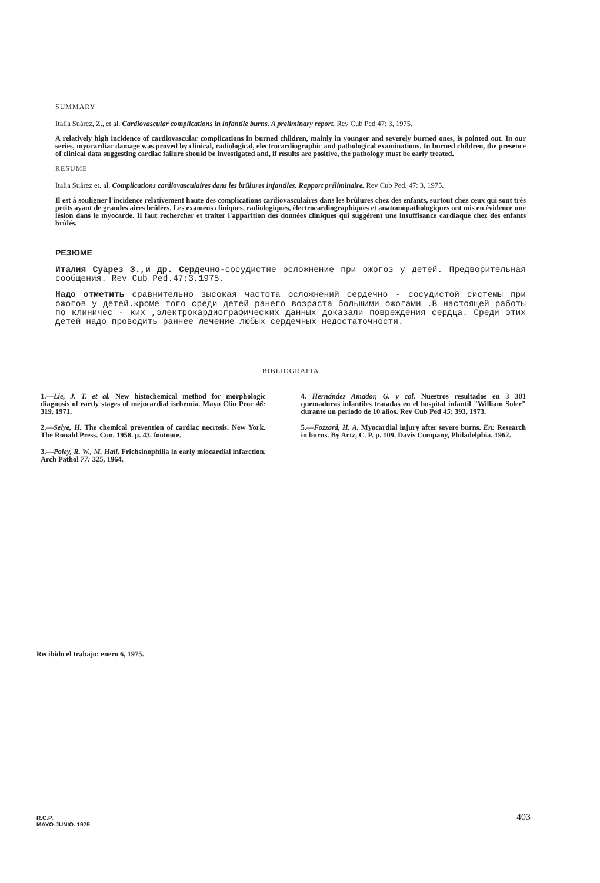SUMMARY
Italia Suárez, Z., et al. Cardiovascular complications in infantile burns. A preliminary report. Rev Cub Ped 47: 3, 1975.
A relatively high incidence of cardiovascular complications in burned children, mainly in younger and severely burned ones, is pointed out. In our series, myocardiac damage was proved by clinical, radiological, electrocardiographic and pathological examinations. In burned children, the presence of clinical data suggesting cardiac failure should be investigated and, if results are positive, the pathology must be early treated.
RESUME
Italia Suárez et. al. Complications cardiovasculaires dans les brûlures infantiles. Rapport préliminaire. Rev Cub Ped. 47: 3, 1975.
Il est à souligner l'incidence relativement haute des complications cardiovasculaires dans les brûlures chez des enfants, surtout chez ceux qui sont très petits ayant de grandes aires brûlées. Les examens cliniques, radiologiques, électrocardiographiques et anatomopathologiques ont mis en évidence une lésion dans le myocarde. Il faut rechercher et traiter l'apparition des données cliniques qui suggèrent une insuffisance cardiaque chez des enfants brûlés.
РЕЗЮМЕ
Италия Суарез З.,и др. Сердечно-сосудистие осложнение при ожогоз у детей. Предворительная сообщения. Rev Cub Ped.47:3,1975.
Надо отметить сравнительно зысокая частота осложнений сердечно - сосудистой системы при ожогов у детей.кроме того среди детей ранего возраста большими ожогами .В настоящей работы по клиничес - ких ,электрокардиографических данных доказали повреждения сердца. Среди этих детей надо проводить раннее лечение любых сердечных недостаточности.
BIBLIOGRAFIA
1.—Lie, J. T. et al. New histochemical method for morphologic diagnosis of eartly stages of mejocardial ischemia. Mayo Clin Proc 46: 319, 1971.
2.—Selye, H. The chemical prevention of cardiac necrosis. New York. The Ronald Press. Con. 1958. p. 43. footnote.
3.—Poley, R. W., M. Hall. Frichsinophilia in early miocardial infarction. Arch Pathol 77: 325, 1964.
4. Hernández Amador, G. y col. Nuestros resultados en 3 301 quemaduras infantiles tratadas en el hospital infantil "William Soler" durante un periodo de 10 años. Rev Cub Ped 45: 393, 1973.
5.—Fozzard, H. A. Myocardial injury after severe burns. En: Research in burns. By Artz, C. P. p. 109. Davis Company, Philadelphia. 1962.
Recibido el trabajo: enero 6, 1975.
R.C.P.
MAYO-JUNIO. 1975
403